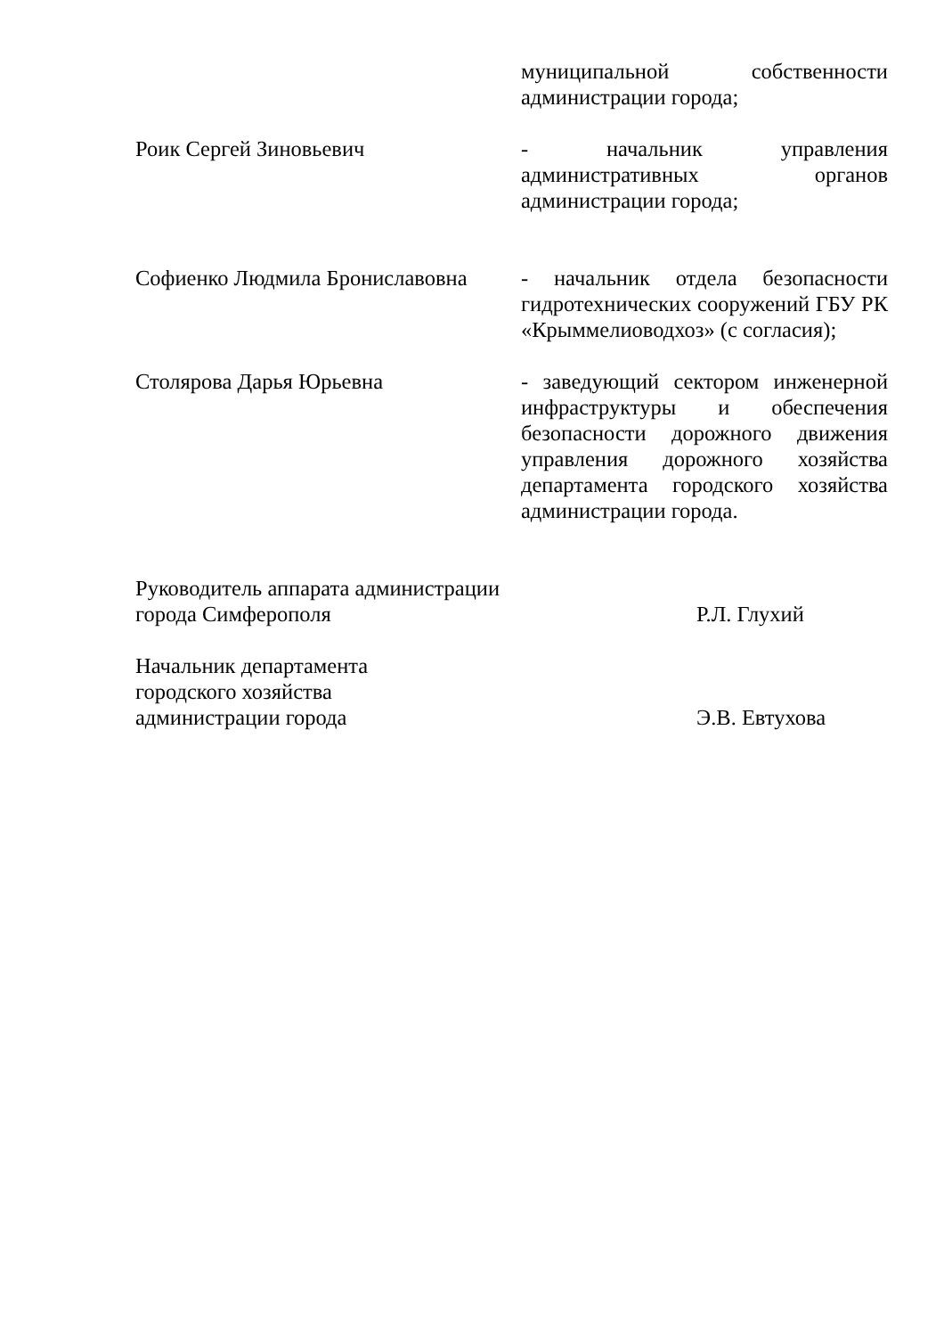муниципальной собственности администрации города;
Роик Сергей Зиновьевич - начальник управления административных органов администрации города;
Софиенко Людмила Брониславовна
- начальник отдела безопасности гидротехнических сооружений ГБУ РК «Крыммелиоводхоз» (с согласия);
Столярова Дарья Юрьевна - заведующий сектором инженерной инфраструктуры и обеспечения безопасности дорожного движения управления дорожного хозяйства департамента городского хозяйства администрации города.
Руководитель аппарата администрации
города Симферополя
Р.Л. Глухий
Начальник департамента
городского хозяйства
администрации города
Э.В. Евтухова